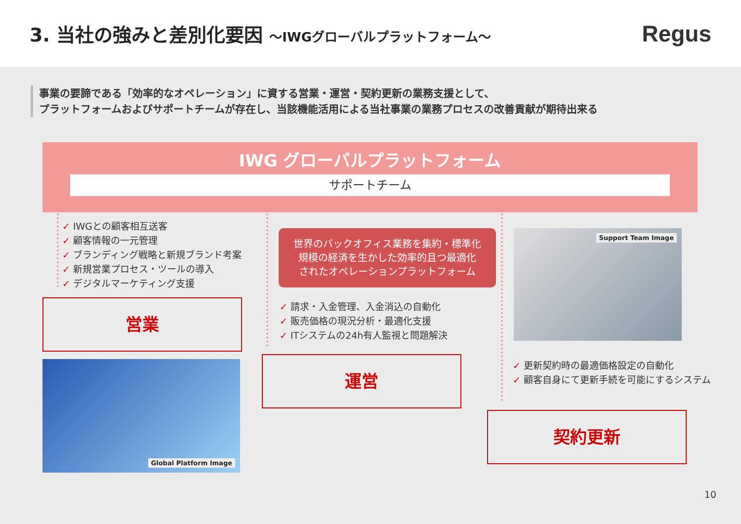3. 当社の強みと差別化要因 ～IWGグローバルプラットフォーム～
Regus
事業の要諦である「効率的なオペレーション」に資する営業・運営・契約更新の業務支援として、
プラットフォームおよびサポートチームが存在し、当該機能活用による当社事業の業務プロセスの改善貢献が期待出来る
IWG グローバルプラットフォーム
サポートチーム
✓ IWGとの顧客相互送客
✓ 顧客情報の一元管理
✓ ブランディング戦略と新規ブランド考案
✓ 新規営業プロセス・ツールの導入
✓ デジタルマーケティング支援
営業
Global Platform Image
世界のバックオフィス業務を集約・標準化
規模の経済を生かした効率的且つ最適化
されたオペレーションプラットフォーム
✓ 請求・入金管理、入金消込の自動化
✓ 販売価格の現況分析・最適化支援
✓ ITシステムの24h有人監視と問題解決
運営
Support Team Image
✓ 更新契約時の最適価格設定の自動化
✓ 顧客自身にて更新手続を可能にするシステム
契約更新
10